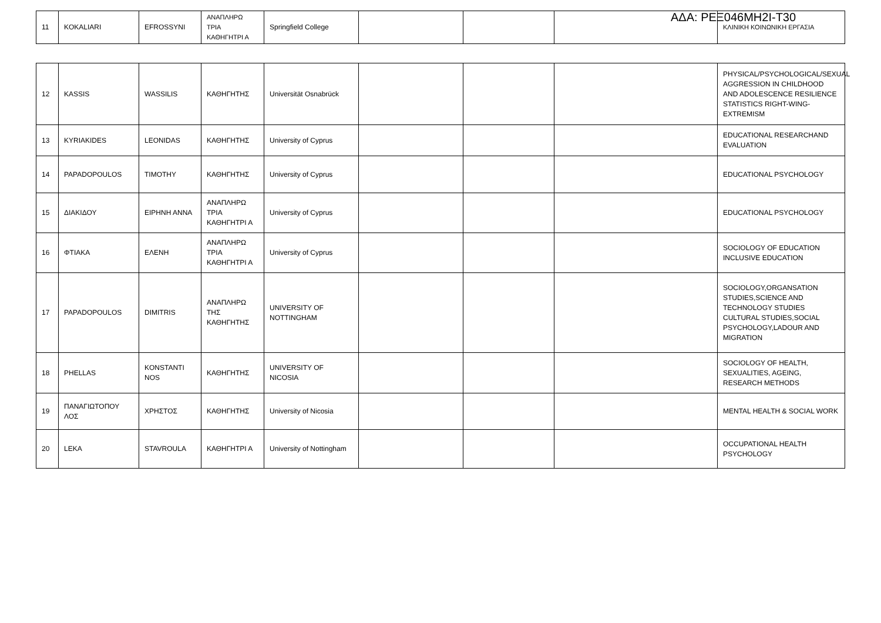ΑΔΑ: ΡΕΞ046ΜΗ2Ι-Τ30
| 11 | KOKALIARI | EFROSSYNI | ΑΝΑΠΛΗΡΩ ΤΡΙΑ ΚΑΘΗΓΗΤΡΙ Α | Springfield College | | | | ΚΛΙΝΙΚΗ ΚΟΙΝΩΝΙΚΗ ΕΡΓΑΣΙΑ |
| 12 | KASSIS | WASSILIS | ΚΑΘΗΓΗΤΗΣ | Universität Osnabrück | | | | PHYSICAL/PSYCHOLOGICAL/SEXUAL AGGRESSION IN CHILDHOOD AND ADOLESCENCE RESILIENCE STATISTICS RIGHT-WING-EXTREMISM |
| 13 | KYRIAKIDES | LEONIDAS | ΚΑΘΗΓΗΤΗΣ | University of Cyprus | | | | EDUCATIONAL RESEARCHAND EVALUATION |
| 14 | PAPADOPOULOS | TIMOTHY | ΚΑΘΗΓΗΤΗΣ | University of Cyprus | | | | EDUCATIONAL PSYCHOLOGY |
| 15 | ΔΙΑΚΙΔΟΥ | ΕΙΡΗΝΗ ΑΝΝΑ | ΑΝΑΠΛΗΡΩ ΤΡΙΑ ΚΑΘΗΓΗΤΡΙ Α | University of Cyprus | | | | EDUCATIONAL PSYCHOLOGY |
| 16 | ΦΤΙΑΚΑ | ΕΛΕΝΗ | ΑΝΑΠΛΗΡΩ ΤΡΙΑ ΚΑΘΗΓΗΤΡΙ Α | University of Cyprus | | | | SOCIOLOGY OF EDUCATION INCLUSIVE EDUCATION |
| 17 | PAPADOPOULOS | DIMITRIS | ΑΝΑΠΛΗΡΩ ΤΗΣ ΚΑΘΗΓΗΤΗΣ | UNIVERSITY OF NOTTINGHAM | | | | SOCIOLOGY,ORGANSATION STUDIES,SCIENCE AND TECHNOLOGY STUDIES CULTURAL STUDIES,SOCIAL PSYCHOLOGY,LADOUR AND MIGRATION |
| 18 | PHELLAS | KONSTANTI NOS | ΚΑΘΗΓΗΤΗΣ | UNIVERSITY OF NICOSIA | | | | SOCIOLOGY OF HEALTH, SEXUALITIES, AGEING, RESEARCH METHODS |
| 19 | ΠΑΝΑΓΙΩΤΟΠΟΥ ΛΟΣ | ΧΡΗΣΤΟΣ | ΚΑΘΗΓΗΤΗΣ | University of Nicosia | | | | MENTAL HEALTH & SOCIAL WORK |
| 20 | LEKA | STAVROULA | ΚΑΘΗΓΗΤΡΙ Α | University of Nottingham | | | | OCCUPATIONAL HEALTH PSYCHOLOGY |